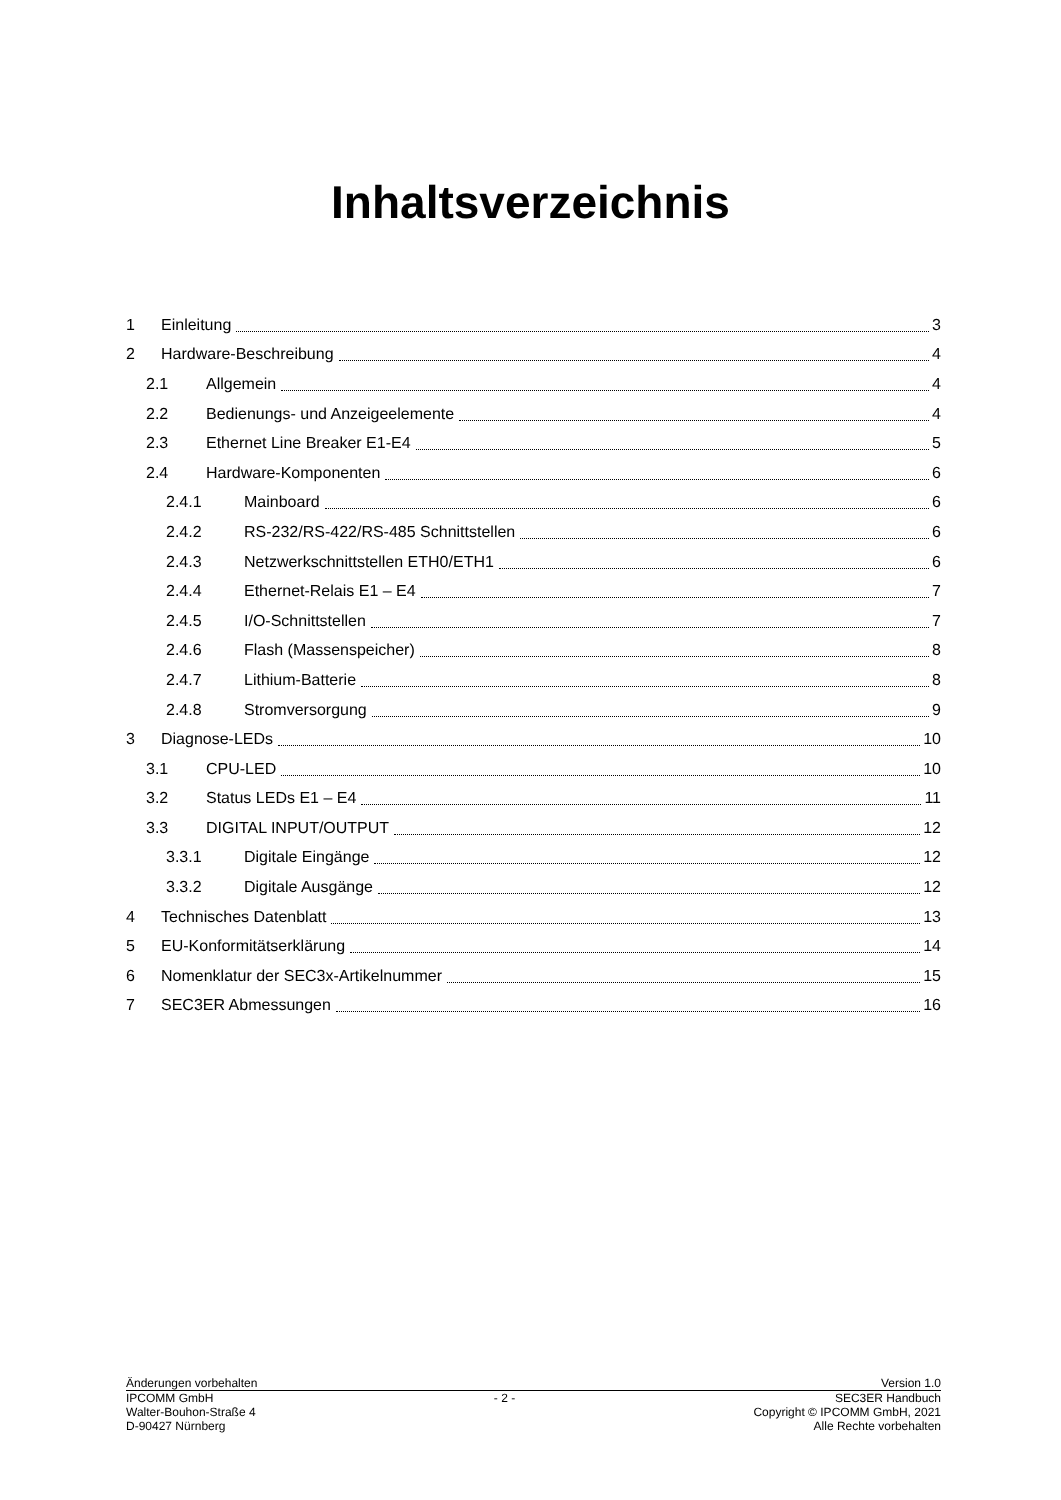Inhaltsverzeichnis
1 Einleitung 3
2 Hardware-Beschreibung 4
2.1 Allgemein 4
2.2 Bedienungs- und Anzeigeelemente 4
2.3 Ethernet Line Breaker E1-E4 5
2.4 Hardware-Komponenten 6
2.4.1 Mainboard 6
2.4.2 RS-232/RS-422/RS-485 Schnittstellen 6
2.4.3 Netzwerkschnittstellen ETH0/ETH1 6
2.4.4 Ethernet-Relais E1 – E4 7
2.4.5 I/O-Schnittstellen 7
2.4.6 Flash (Massenspeicher) 8
2.4.7 Lithium-Batterie 8
2.4.8 Stromversorgung 9
3 Diagnose-LEDs 10
3.1 CPU-LED 10
3.2 Status LEDs E1 – E4 11
3.3 DIGITAL INPUT/OUTPUT 12
3.3.1 Digitale Eingänge 12
3.3.2 Digitale Ausgänge 12
4 Technisches Datenblatt 13
5 EU-Konformitätserklärung 14
6 Nomenklatur der SEC3x-Artikelnummer 15
7 SEC3ER Abmessungen 16
Änderungen vorbehalten Version 1.0
IPCOMM GmbH
Walter-Bouhon-Straße 4
D-90427 Nürnberg
- 2 - SEC3ER Handbuch
Copyright © IPCOMM GmbH, 2021
Alle Rechte vorbehalten